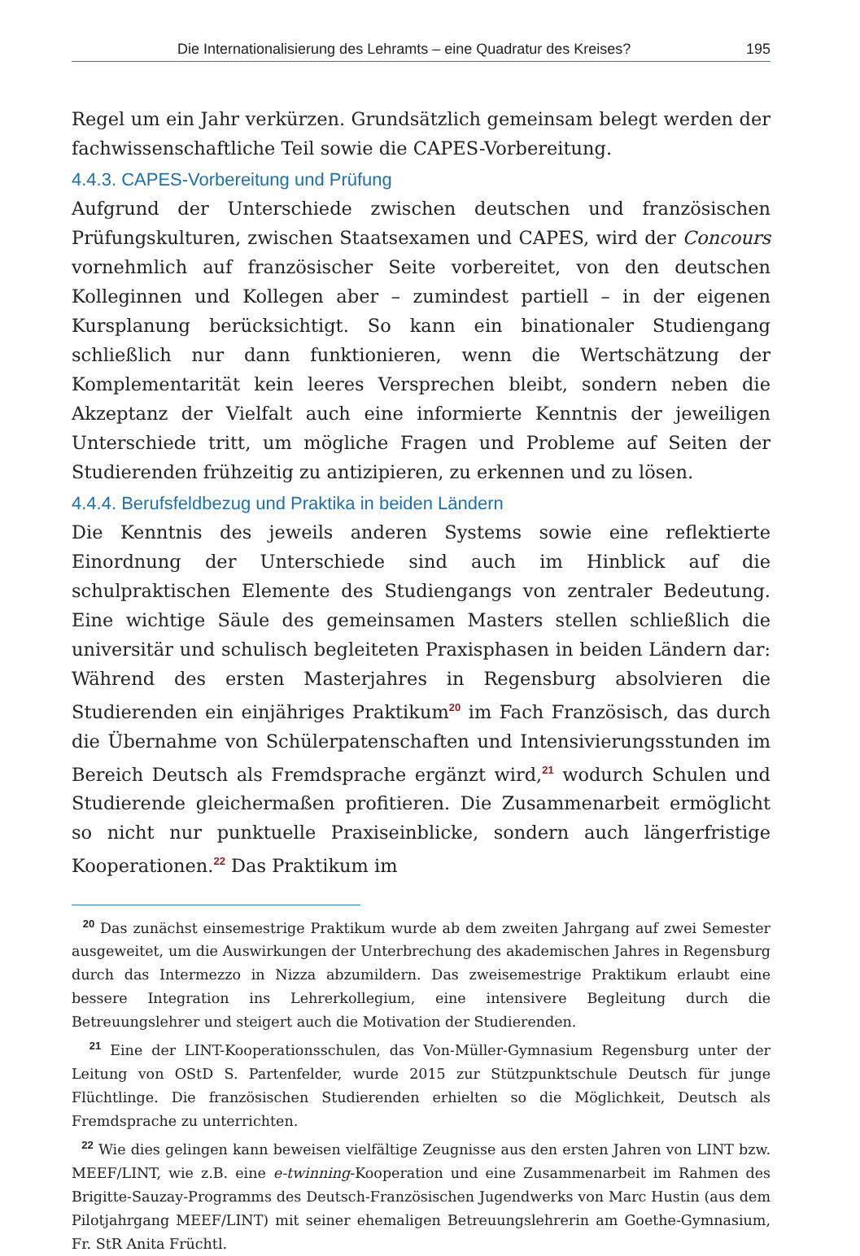Die Internationalisierung des Lehramts – eine Quadratur des Kreises? 195
Regel um ein Jahr verkürzen. Grundsätzlich gemeinsam belegt werden der fachwissenschaftliche Teil sowie die CAPES-Vorbereitung.
4.4.3. CAPES-Vorbereitung und Prüfung
Aufgrund der Unterschiede zwischen deutschen und französischen Prüfungskulturen, zwischen Staatsexamen und CAPES, wird der Concours vornehmlich auf französischer Seite vorbereitet, von den deutschen Kolleginnen und Kollegen aber – zumindest partiell – in der eigenen Kursplanung berücksichtigt. So kann ein binationaler Studiengang schließlich nur dann funktionieren, wenn die Wertschätzung der Komplementarität kein leeres Versprechen bleibt, sondern neben die Akzeptanz der Vielfalt auch eine informierte Kenntnis der jeweiligen Unterschiede tritt, um mögliche Fragen und Probleme auf Seiten der Studierenden frühzeitig zu antizipieren, zu erkennen und zu lösen.
4.4.4. Berufsfeldbezug und Praktika in beiden Ländern
Die Kenntnis des jeweils anderen Systems sowie eine reflektierte Einordnung der Unterschiede sind auch im Hinblick auf die schulpraktischen Elemente des Studiengangs von zentraler Bedeutung. Eine wichtige Säule des gemeinsamen Masters stellen schließlich die universitär und schulisch begleiteten Praxisphasen in beiden Ländern dar: Während des ersten Masterjahres in Regensburg absolvieren die Studierenden ein einjähriges Praktikum<sup>20</sup> im Fach Französisch, das durch die Übernahme von Schülerpatenschaften und Intensivierungsstunden im Bereich Deutsch als Fremdsprache ergänzt wird,<sup>21</sup> wodurch Schulen und Studierende gleichermaßen profitieren. Die Zusammenarbeit ermöglicht so nicht nur punktuelle Praxiseinblicke, sondern auch längerfristige Kooperationen.<sup>22</sup> Das Praktikum im
<sup>20</sup> Das zunächst einsemestrige Praktikum wurde ab dem zweiten Jahrgang auf zwei Semester ausgeweitet, um die Auswirkungen der Unterbrechung des akademischen Jahres in Regensburg durch das Intermezzo in Nizza abzumildern. Das zweisemestrige Praktikum erlaubt eine bessere Integration ins Lehrerkollegium, eine intensivere Begleitung durch die Betreuungslehrer und steigert auch die Motivation der Studierenden.
<sup>21</sup> Eine der LINT-Kooperationsschulen, das Von-Müller-Gymnasium Regensburg unter der Leitung von OStD S. Partenfelder, wurde 2015 zur Stützpunktschule Deutsch für junge Flüchtlinge. Die französischen Studierenden erhielten so die Möglichkeit, Deutsch als Fremdsprache zu unterrichten.
<sup>22</sup> Wie dies gelingen kann beweisen vielfältige Zeugnisse aus den ersten Jahren von LINT bzw. MEEF/LINT, wie z.B. eine e-twinning-Kooperation und eine Zusammenarbeit im Rahmen des Brigitte-Sauzay-Programms des Deutsch-Französischen Jugendwerks von Marc Hustin (aus dem Pilotjahrgang MEEF/LINT) mit seiner ehemaligen Betreuungslehrerin am Goethe-Gymnasium, Fr. StR Anita Früchtl.